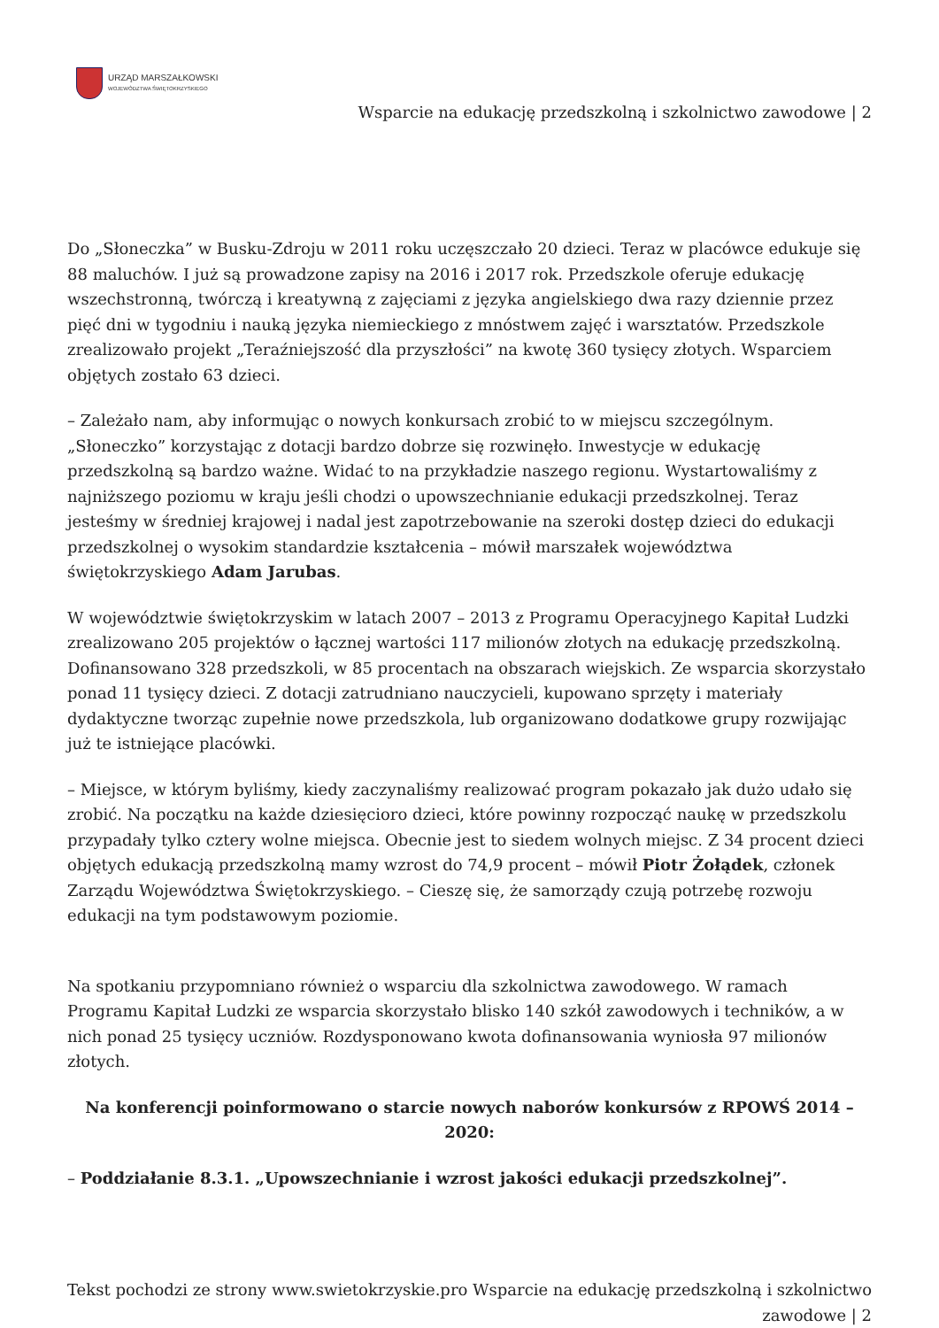URZĄD MARSZAŁKOWSKI
WOJEWÓDZTWA ŚWIĘTOKRZYSKIEGO
Wsparcie na edukację przedszkolną i szkolnictwo zawodowe | 2
Do „Słoneczka” w Busku-Zdroju w 2011 roku uczęszczało 20 dzieci. Teraz w placówce edukuje się 88 maluchów. I już są prowadzone zapisy na 2016 i 2017 rok. Przedszkole oferuje edukację wszechstronną, twórczą i kreatywną z zajęciami z języka angielskiego dwa razy dziennie przez pięć dni w tygodniu i nauką języka niemieckiego z mnóstwem zajęć i warsztatów. Przedszkole zrealizowało projekt „Teraźniejszość dla przyszłości” na kwotę 360 tysięcy złotych. Wsparciem objętych zostało 63 dzieci.
– Zależało nam, aby informując o nowych konkursach zrobić to w miejscu szczególnym. „Słoneczko” korzystając z dotacji bardzo dobrze się rozwinęło. Inwestycje w edukację przedszkolną są bardzo ważne. Widać to na przykładzie naszego regionu. Wystartowaliśmy z najniższego poziomu w kraju jeśli chodzi o upowszechnianie edukacji przedszkolnej. Teraz jesteśmy w średniej krajowej i nadal jest zapotrzebowanie na szeroki dostęp dzieci do edukacji przedszkolnej o wysokim standardzie kształcenia – mówił marszałek województwa świętokrzyskiego Adam Jarubas.
W województwie świętokrzyskim w latach 2007 – 2013 z Programu Operacyjnego Kapitał Ludzki zrealizowano 205 projektów o łącznej wartości 117 milionów złotych na edukację przedszkolną. Dofinansowano 328 przedszkoli, w 85 procentach na obszarach wiejskich. Ze wsparcia skorzystało ponad 11 tysięcy dzieci. Z dotacji zatrudniano nauczycieli, kupowano sprzęty i materiały dydaktyczne tworząc zupełnie nowe przedszkola, lub organizowano dodatkowe grupy rozwijając już te istniejące placówki.
– Miejsce, w którym byliśmy, kiedy zaczynaliśmy realizować program pokazało jak dużo udało się zrobić. Na początku na każde dziesięcioro dzieci, które powinny rozpocząć naukę w przedszkolu przypadały tylko cztery wolne miejsca. Obecnie jest to siedem wolnych miejsc. Z 34 procent dzieci objętych edukacją przedszkolną mamy wzrost do 74,9 procent – mówił Piotr Żołądek, członek Zarządu Województwa Świętokrzyskiego. – Cieszę się, że samorządy czują potrzebę rozwoju edukacji na tym podstawowym poziomie.
Na spotkaniu przypomniano również o wsparciu dla szkolnictwa zawodowego. W ramach Programu Kapitał Ludzki ze wsparcia skorzystało blisko 140 szkół zawodowych i techników, a w nich ponad 25 tysięcy uczniów. Rozdysponowano kwota dofinansowania wyniosła 97 milionów złotych.
Na konferencji poinformowano o starcie nowych naborów konkursów z RPOWŚ 2014 – 2020:
– Poddziałanie 8.3.1. „Upowszechnianie i wzrost jakości edukacji przedszkolnej”.
Tekst pochodzi ze strony www.swietokrzyskie.pro Wsparcie na edukację przedszkolną i szkolnictwo zawodowe | 2